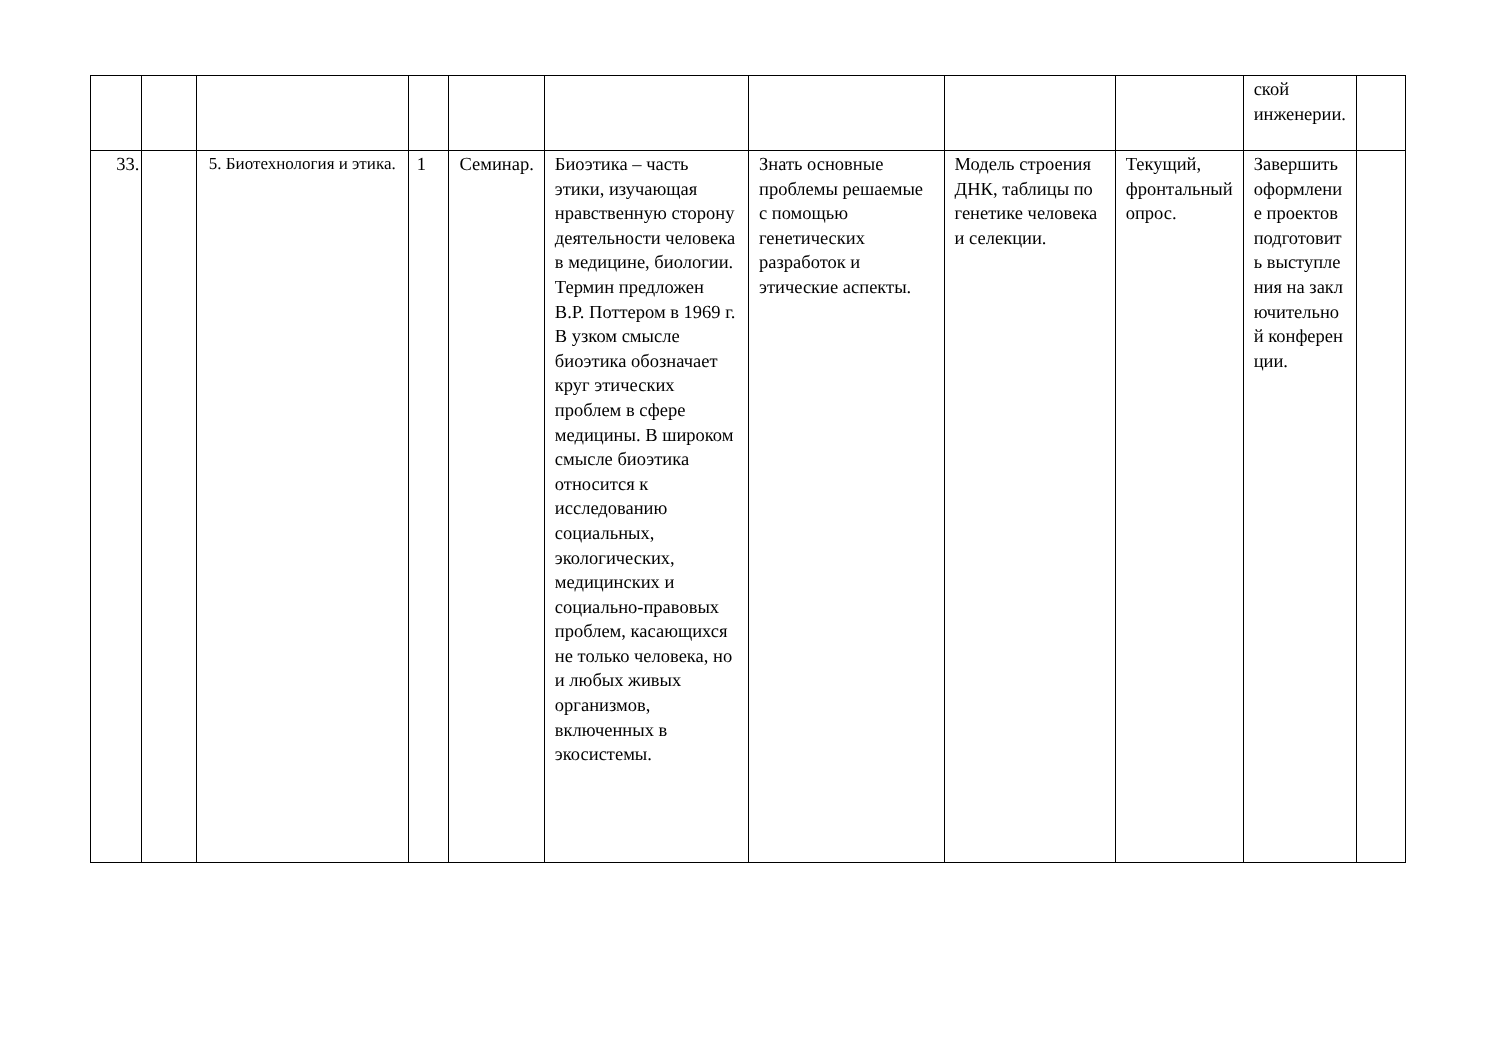| | | | | | | | | | ской инженерии. | |
| 33. | | 5. Биотехнология и этика. | 1 | Семинар. | Биоэтика – часть этики, изучающая нравственную сторону деятельности человека в медицине, биологии. Термин предложен В.Р. Поттером в 1969 г. В узком смысле биоэтика обозначает круг этических проблем в сфере медицины. В широком смысле биоэтика относится к исследованию социальных, экологических, медицинских и социально-правовых проблем, касающихся не только человека, но и любых живых организмов, включенных в экосистемы. | Знать основные проблемы решаемые с помощью генетических разработок и этические аспекты. | Модель строения ДНК, таблицы по генетике человека и селекции. | Текущий, фронтальный опрос. | Завершить оформление проектов подготовить выступления на заключительной конференции. | |